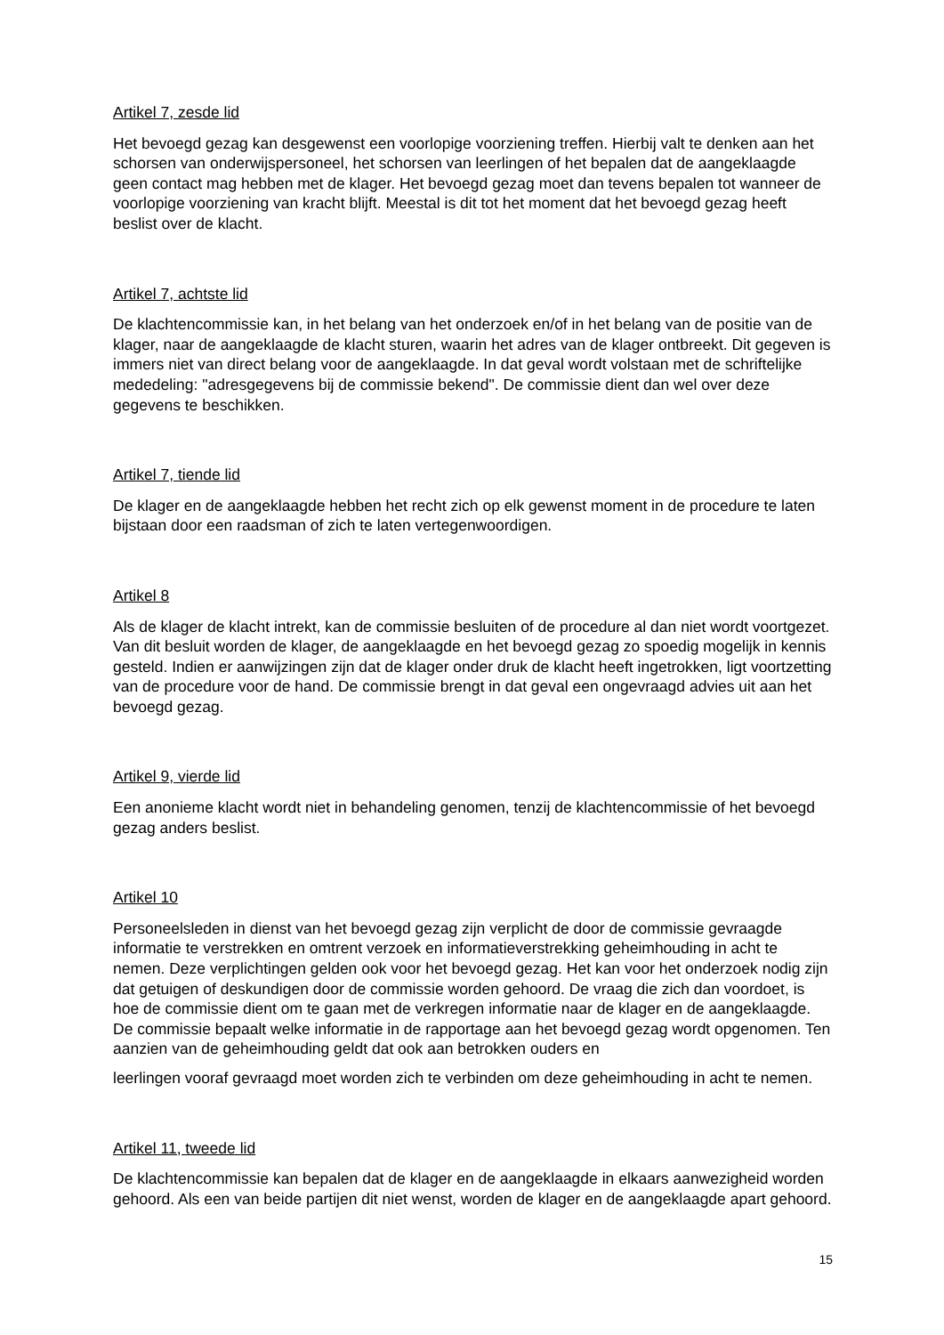Artikel 7, zesde lid
Het bevoegd gezag kan desgewenst een voorlopige voorziening treffen. Hierbij valt te denken aan het schorsen van onderwijspersoneel, het schorsen van leerlingen of het bepalen dat de aangeklaagde geen contact mag hebben met de klager. Het bevoegd gezag moet dan tevens bepalen tot wanneer de voorlopige voorziening van kracht blijft. Meestal is dit tot het moment dat het bevoegd gezag heeft beslist over de klacht.
Artikel 7, achtste lid
De klachtencommissie kan, in het belang van het onderzoek en/of in het belang van de positie van de klager, naar de aangeklaagde de klacht sturen, waarin het adres van de klager ontbreekt. Dit gegeven is immers niet van direct belang voor de aangeklaagde. In dat geval wordt volstaan met de schriftelijke mededeling: "adresgegevens bij de commissie bekend". De commissie dient dan wel over deze gegevens te beschikken.
Artikel 7, tiende lid
De klager en de aangeklaagde hebben het recht zich op elk gewenst moment in de procedure te laten bijstaan door een raadsman of zich te laten vertegenwoordigen.
Artikel 8
Als de klager de klacht intrekt, kan de commissie besluiten of de procedure al dan niet wordt voortgezet. Van dit besluit worden de klager, de aangeklaagde en het bevoegd gezag zo spoedig mogelijk in kennis gesteld. Indien er aanwijzingen zijn dat de klager onder druk de klacht heeft ingetrokken, ligt voortzetting van de procedure voor de hand. De commissie brengt in dat geval een ongevraagd advies uit aan het bevoegd gezag.
Artikel 9, vierde lid
Een anonieme klacht wordt niet in behandeling genomen, tenzij de klachtencommissie of het bevoegd gezag anders beslist.
Artikel 10
Personeelsleden in dienst van het bevoegd gezag zijn verplicht de door de commissie gevraagde informatie te verstrekken en omtrent verzoek en informatieverstrekking geheimhouding in acht te nemen. Deze verplichtingen gelden ook voor het bevoegd gezag. Het kan voor het onderzoek nodig zijn dat getuigen of deskundigen door de commissie worden gehoord. De vraag die zich dan voordoet, is hoe de commissie dient om te gaan met de verkregen informatie naar de klager en de aangeklaagde. De commissie bepaalt welke informatie in de rapportage aan het bevoegd gezag wordt opgenomen. Ten aanzien van de geheimhouding geldt dat ook aan betrokken ouders en
leerlingen vooraf gevraagd moet worden zich te verbinden om deze geheimhouding in acht te nemen.
Artikel 11, tweede lid
De klachtencommissie kan bepalen dat de klager en de aangeklaagde in elkaars aanwezigheid worden gehoord. Als een van beide partijen dit niet wenst, worden de klager en de aangeklaagde apart gehoord.
15